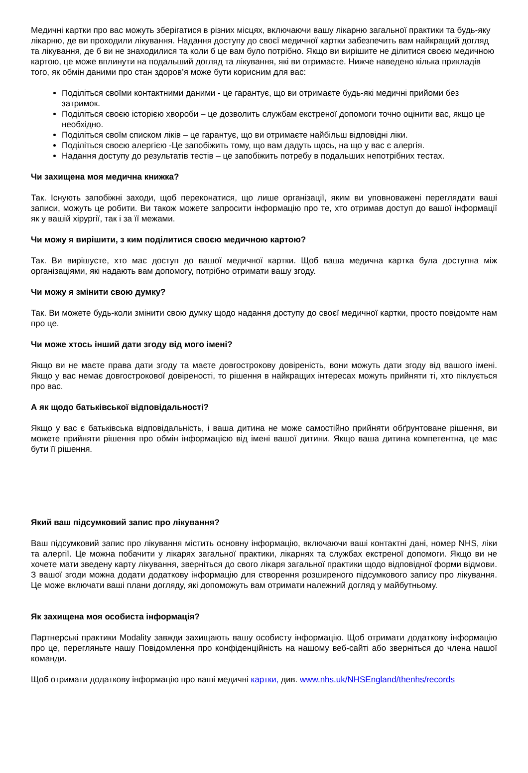Медичні картки про вас можуть зберігатися в різних місцях, включаючи вашу лікарню загальної практики та будь-яку лікарню, де ви проходили лікування. Надання доступу до своєї медичної картки забезпечить вам найкращий догляд та лікування, де б ви не знаходилися та коли б це вам було потрібно. Якщо ви вирішите не ділитися своєю медичною картою, це може вплинути на подальший догляд та лікування, які ви отримаєте. Нижче наведено кілька прикладів того, як обмін даними про стан здоров’я може бути корисним для вас:
Поділіться своїми контактними даними - це гарантує, що ви отримаєте будь-які медичні прийоми без затримок.
Поділіться своєю історією хвороби – це дозволить службам екстреної допомоги точно оцінити вас, якщо це необхідно.
Поділіться своїм списком ліків – це гарантує, що ви отримаєте найбільш відповідні ліки.
Поділіться своєю алергією -Це запобіжить тому, що вам дадуть щось, на що у вас є алергія.
Надання доступу до результатів тестів – це запобіжить потребу в подальших непотрібних тестах.
Чи захищена моя медична книжка?
Так. Існують запобіжні заходи, щоб переконатися, що лише організації, яким ви уповноважені переглядати ваші записи, можуть це робити. Ви також можете запросити інформацію про те, хто отримав доступ до вашої інформації як у вашій хірургії, так і за її межами.
Чи можу я вирішити, з ким поділитися своєю медичною картою?
Так. Ви вирішуєте, хто має доступ до вашої медичної картки. Щоб ваша медична картка була доступна між організаціями, які надають вам допомогу, потрібно отримати вашу згоду.
Чи можу я змінити свою думку?
Так. Ви можете будь-коли змінити свою думку щодо надання доступу до своєї медичної картки, просто повідомте нам про це.
Чи може хтось інший дати згоду від мого імені?
Якщо ви не маєте права дати згоду та маєте довгострокову довіреність, вони можуть дати згоду від вашого імені. Якщо у вас немає довгострокової довіреності, то рішення в найкращих інтересах можуть прийняти ті, хто піклується про вас.
А як щодо батьківської відповідальності?
Якщо у вас є батьківська відповідальність, і ваша дитина не може самостійно прийняти обґрунтоване рішення, ви можете прийняти рішення про обмін інформацією від імені вашої дитини. Якщо ваша дитина компетентна, це має бути її рішення.
Який ваш підсумковий запис про лікування?
Ваш підсумковий запис про лікування містить основну інформацію, включаючи ваші контактні дані, номер NHS, ліки та алергії. Це можна побачити у лікарях загальної практики, лікарнях та службах екстреної допомоги. Якщо ви не хочете мати зведену карту лікування, зверніться до свого лікаря загальної практики щодо відповідної форми відмови. З вашої згоди можна додати додаткову інформацію для створення розширеного підсумкового запису про лікування. Це може включати ваші плани догляду, які допоможуть вам отримати належний догляд у майбутньому.
Як захищена моя особиста інформація?
Партнерські практики Modality завжди захищають вашу особисту інформацію. Щоб отримати додаткову інформацію про це, перегляньте нашу Повідомлення про конфіденційність на нашому веб-сайті або зверніться до члена нашої команди.
Щоб отримати додаткову інформацію про ваші медичні картки, див. www.nhs.uk/NHSEngland/thenhs/records